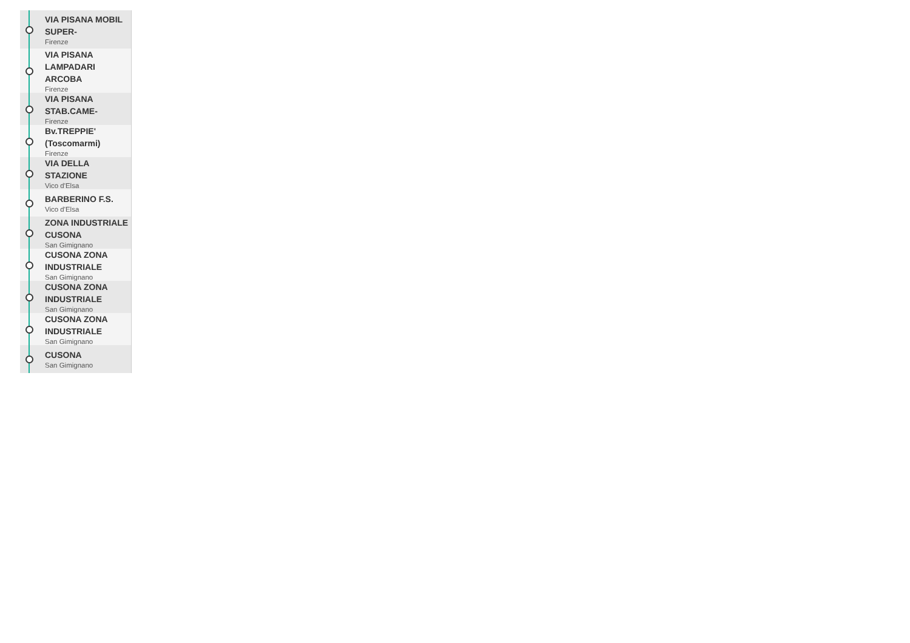VIA PISANA MOBIL SUPER-
Firenze
VIA PISANA LAMPADARI ARCOBA
Firenze
VIA PISANA STAB.CAME-
Firenze
Bv.TREPPIE' (Toscomarmi)
Firenze
VIA DELLA STAZIONE
Vico d'Elsa
BARBERINO F.S.
Vico d'Elsa
ZONA INDUSTRIALE CUSONA
San Gimignano
CUSONA ZONA INDUSTRIALE
San Gimignano
CUSONA ZONA INDUSTRIALE
San Gimignano
CUSONA ZONA INDUSTRIALE
San Gimignano
CUSONA
San Gimignano